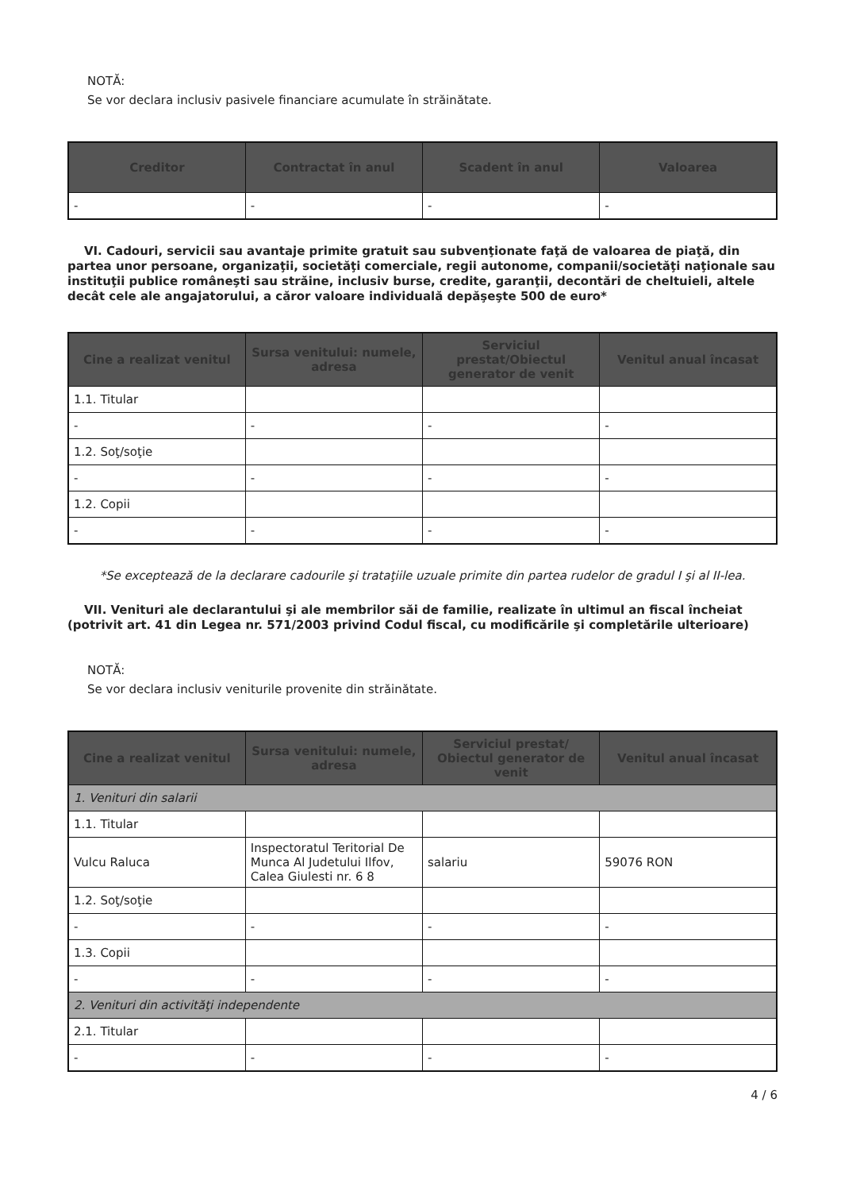NOTĂ:
Se vor declara inclusiv pasivele financiare acumulate în străinătate.
| Creditor | Contractat în anul | Scadent în anul | Valoarea |
| --- | --- | --- | --- |
| - | - | - | - |
VI. Cadouri, servicii sau avantaje primite gratuit sau subvenţionate faţă de valoarea de piaţă, din partea unor persoane, organizaţii, societăţi comerciale, regii autonome, companii/societăţi naţionale sau instituţii publice româneşti sau străine, inclusiv burse, credite, garanţii, decontări de cheltuieli, altele decât cele ale angajatorului, a căror valoare individuală depăşeşte 500 de euro*
| Cine a realizat venitul | Sursa venitului: numele, adresa | Serviciul prestat/Obiectul generator de venit | Venitul anual încasat |
| --- | --- | --- | --- |
| 1.1. Titular | | | |
| - | - | - | - |
| 1.2. Soţ/soţie | | | |
| - | - | - | - |
| 1.2. Copii | | | |
| - | - | - | - |
*Se exceptează de la declarare cadourile şi trataţiile uzuale primite din partea rudelor de gradul I şi al II-lea.
VII. Venituri ale declarantului şi ale membrilor săi de familie, realizate în ultimul an fiscal încheiat (potrivit art. 41 din Legea nr. 571/2003 privind Codul fiscal, cu modificările şi completările ulterioare)
NOTĂ:
Se vor declara inclusiv veniturile provenite din străinătate.
| Cine a realizat venitul | Sursa venitului: numele, adresa | Serviciul prestat/ Obiectul generator de venit | Venitul anual încasat |
| --- | --- | --- | --- |
| 1. Venituri din salarii | | | |
| 1.1. Titular | | | |
| Vulcu Raluca | Inspectoratul Teritorial De Munca Al Judetului Ilfov, Calea Giulesti nr. 6 8 | salariu | 59076 RON |
| 1.2. Soţ/soţie | | | |
| - | - | - | - |
| 1.3. Copii | | | |
| - | - | - | - |
| 2. Venituri din activităţi independente | | | |
| 2.1. Titular | | | |
| - | - | - | - |
4 / 6